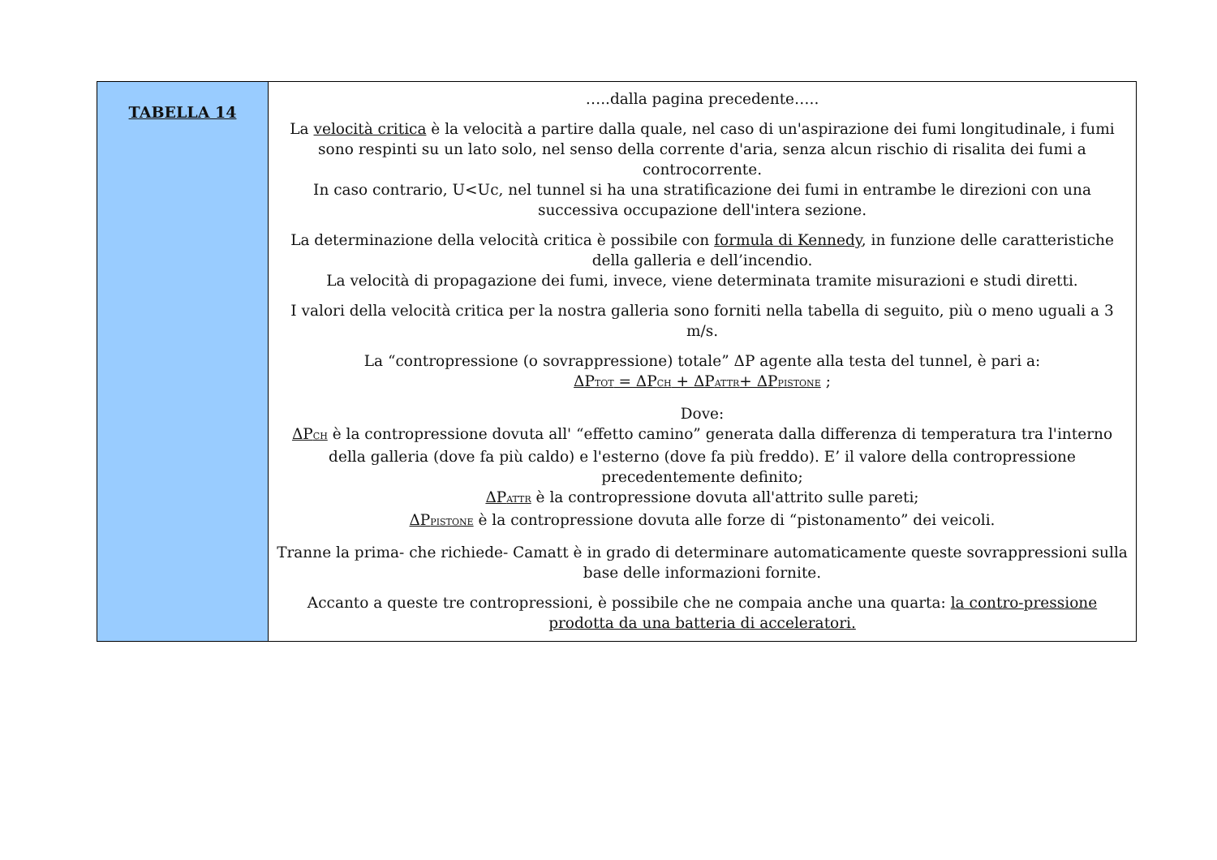| TABELLA 14 | …..dalla pagina precedente….. La velocità critica è la velocità a partire dalla quale, nel caso di un'aspirazione dei fumi longitudinale, i fumi sono respinti su un lato solo, nel senso della corrente d'aria, senza alcun rischio di risalita dei fumi a controcorrente. In caso contrario, U<Uc, nel tunnel si ha una stratificazione dei fumi in entrambe le direzioni con una successiva occupazione dell'intera sezione. La determinazione della velocità critica è possibile con formula di Kennedy , in funzione delle caratteristiche della galleria e dell’incendio. La velocità di propagazione dei fumi, invece, viene determinata tramite misurazioni e studi diretti. I valori della velocità critica per la nostra galleria sono forniti nella tabella di seguito, più o meno uguali a 3 m/s. La “contropressione (o sovrappressione) totale” ΔP agente alla testa del tunnel, è pari a: ΔP TOT = ΔP CH + ΔP ATTR + ΔP PISTONE ; Dove: ΔP CH è la contropressione dovuta all' “effetto camino” generata dalla differenza di temperatura tra l'interno della galleria (dove fa più caldo) e l'esterno (dove fa più freddo). E’ il valore della contropressione precedentemente definito; ΔP ATTR è la contropressione dovuta all'attrito sulle pareti; ΔP PISTONE è la contropressione dovuta alle forze di “pistonamento” dei veicoli. Tranne la prima- che richiede- Camatt è in grado di determinare automaticamente queste sovrappressioni sulla base delle informazioni fornite. Accanto a queste tre contropressioni, è possibile che ne compaia anche una quarta: la contro-pressione prodotta da una batteria di acceleratori. |